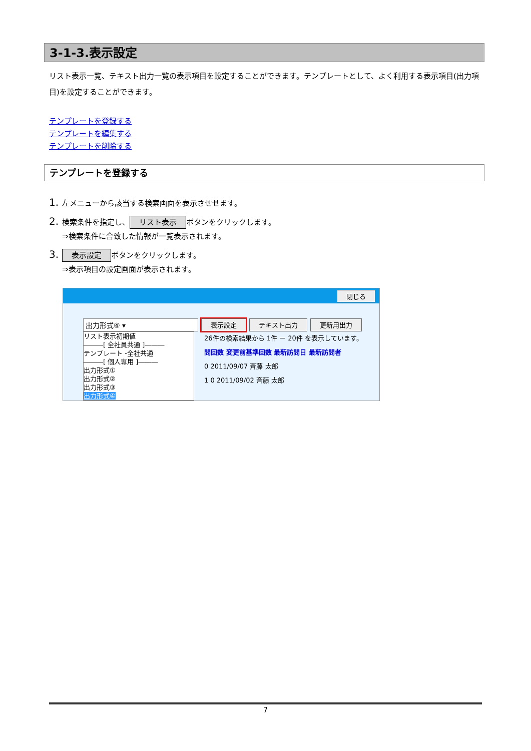3-1-3.表示設定
リスト表示一覧、テキスト出力一覧の表示項目を設定することができます。テンプレートとして、よく利用する表示項目(出力項目)を設定することができます。
テンプレートを登録する
テンプレートを編集する
テンプレートを削除する
テンプレートを登録する
1. 左メニューから該当する検索画面を表示させせます。
2. 検索条件を指定し、 リスト表示 ボタンをクリックします。
⇒検索条件に合致した情報が一覧表示されます。
3. 表示設定 ボタンをクリックします。
⇒表示項目の設定画面が表示されます。
閉じる
出力形式④ ▾ 表示設定 テキスト出力 更新用出力
リスト表示初期値
―――[ 全社員共通 ]―――
テンプレート -全社共通
―――[ 個人専用 ]―――
出力形式①
出力形式②
出力形式③
出力形式④
26件の検索結果から 1件 － 20件 を表示しています。
問回数 変更前基準回数 最新訪問日 最新訪問者
0 2011/09/07 斉藤 太郎
1 0 2011/09/02 斉藤 太郎
7